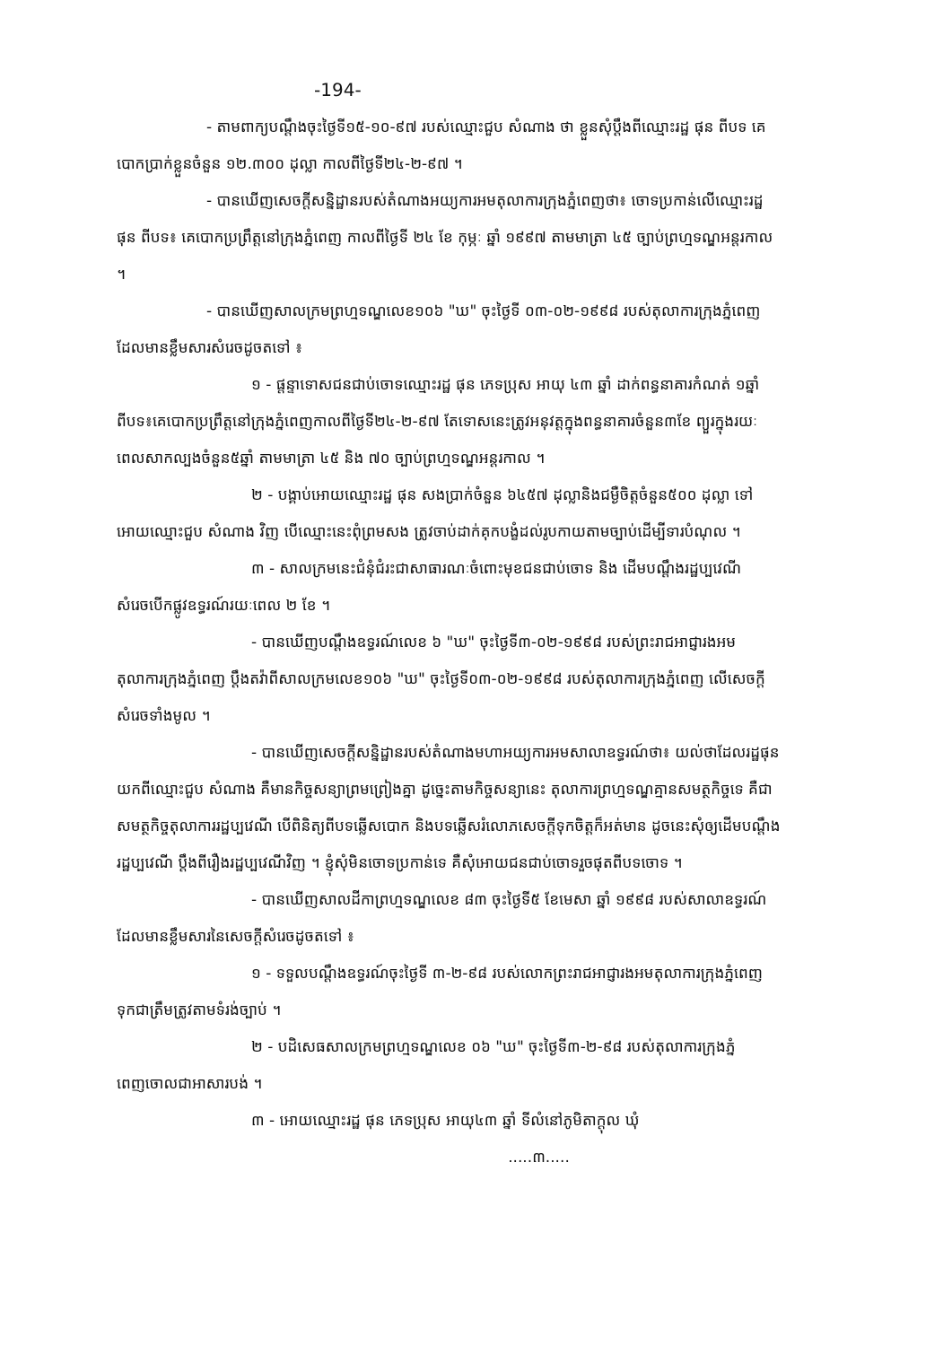-194-
- តាមពាក្យបណ្តឹងចុះថ្ងៃទី១៥-១០-៩៧ របស់ឈ្មោះជួប សំណាង ថា ខ្លួនសុំប្តឹងពីឈ្មោះរដ្ឋ ផុន ពីបទ គេបោកប្រាក់ខ្លួនចំនួន ១២.៣០០ ដុល្លា កាលពីថ្ងៃទី២៤-២-៩៧ ។
- បានឃើញសេចក្តីសន្និដ្ឋានរបស់តំណាងអយ្យការអមតុលាការក្រុងភ្នំពេញថា៖ ចោទប្រកាន់លើឈ្មោះរដ្ឋ ផុន ពីបទ៖ គេបោកប្រព្រឹត្តនៅក្រុងភ្នំពេញ កាលពីថ្ងៃទី ២៤ ខែ កុម្ភៈ ឆ្នាំ ១៩៩៧ តាមមាត្រា ៤៥ ច្បាប់ព្រហ្មទណ្ឌអន្តរកាល ។
- បានឃើញសាលក្រមព្រហ្មទណ្ឌលេខ១០៦ "ឃ" ចុះថ្ងៃទី ០៣-០២-១៩៩៨ របស់តុលាការក្រុងភ្នំពេញ ដែលមានខ្លឹមសារសំរេចដូចតទៅ ៖
១ - ផ្តន្ទាទោសជនជាប់ចោទឈ្មោះរដ្ឋ ផុន ភេទប្រុស អាយុ ៤៣ ឆ្នាំ ដាក់ពន្ធនាគារកំណត់ ១ឆ្នាំ ពីបទ៖គេបោកប្រព្រឹត្តនៅក្រុងភ្នំពេញកាលពីថ្ងៃទី២៤-២-៩៧ តែទោសនេះត្រូវអនុវត្តក្នុងពន្ធនាគារចំនួន៣ខែ ព្យួរក្នុងរយៈពេលសាកល្បងចំនួន៥ឆ្នាំ តាមមាត្រា ៤៥ និង ៧០ ច្បាប់ព្រហ្មទណ្ឌអន្តរកាល ។
២ - បង្គាប់អោយឈ្មោះរដ្ឋ ផុន សងប្រាក់ចំនួន ៦៤៥៧ ដុល្លានិងជម្ងឺចិត្តចំនួន៥០០ ដុល្លា ទៅអោយឈ្មោះជួប សំណាង វិញ បើឈ្មោះនេះពុំព្រមសង ត្រូវចាប់ដាក់គុកបង្ខំដល់រូបកាយតាមច្បាប់ដើម្បីទារបំណុល ។
៣ - សាលក្រមនេះជំនុំជំរះជាសាធារណៈចំពោះមុខជនជាប់ចោទ និង ដើមបណ្តឹងរដ្ឋប្បវេណី សំរេចបើកផ្លូវឧទ្ធរណ៍រយៈពេល ២ ខែ ។
- បានឃើញបណ្តឹងឧទ្ធរណ៍លេខ ៦ "ឃ" ចុះថ្ងៃទី៣-០២-១៩៩៨ របស់ព្រះរាជអាជ្ញារងអមតុលាការក្រុងភ្នំពេញ ប្តឹងតវ៉ាពីសាលក្រមលេខ១០៦ "ឃ" ចុះថ្ងៃទី០៣-០២-១៩៩៨ របស់តុលាការក្រុងភ្នំពេញ លើសេចក្តីសំរេចទាំងមូល ។
- បានឃើញសេចក្តីសន្និដ្ឋានរបស់តំណាងមហាអយ្យការអមសាលាឧទ្ធរណ៍ថា៖ យល់ថាដែលរដ្ឋផុន យកពីឈ្មោះជួប សំណាង គឺមានកិច្ចសន្យាព្រមព្រៀងគ្នា ដូច្នេះតាមកិច្ចសន្យានេះ តុលាការព្រហ្មទណ្ឌគ្មានសមត្ថកិច្ចទេ គឺជាសមត្ថកិច្ចតុលាការរដ្ឋប្បវេណី បើពិនិត្យពីបទឆ្លើសបោក និងបទឆ្លើសរំលោភសេចក្តីទុកចិត្តក៏អត់មាន ដូចនេះសុំឲ្យដើមបណ្តឹងរដ្ឋប្បវេណី ប្តឹងពីរឿងរដ្ឋប្បវេណីវិញ ។ ខ្ញុំសុំមិនចោទប្រកាន់ទេ គឺសុំអោយជនជាប់ចោទរួចផុតពីបទចោទ ។
- បានឃើញសាលដីកាព្រហ្មទណ្ឌលេខ ៨៣ ចុះថ្ងៃទី៥ ខែមេសា ឆ្នាំ ១៩៩៨ របស់សាលាឧទ្ធរណ៍ ដែលមានខ្លឹមសារនៃសេចក្តីសំរេចដូចតទៅ ៖
១ - ទទួលបណ្តឹងឧទ្ធរណ៍ចុះថ្ងៃទី ៣-២-៩៨ របស់លោកព្រះរាជអាជ្ញារងអមតុលាការក្រុងភ្នំពេញ ទុកជាត្រឹមត្រូវតាមទំរង់ច្បាប់ ។
២ - បដិសេធសាលក្រមព្រហ្មទណ្ឌលេខ ០៦ "ឃ" ចុះថ្ងៃទី៣-២-៩៨ របស់តុលាការក្រុងភ្នំពេញចោលជាអាសារបង់ ។
៣ - អោយឈ្មោះរដ្ឋ ផុន ភេទប្រុស អាយុ៤៣ ឆ្នាំ ទីលំនៅភូមិតាក្តុល ឃុំ
.....៣.....